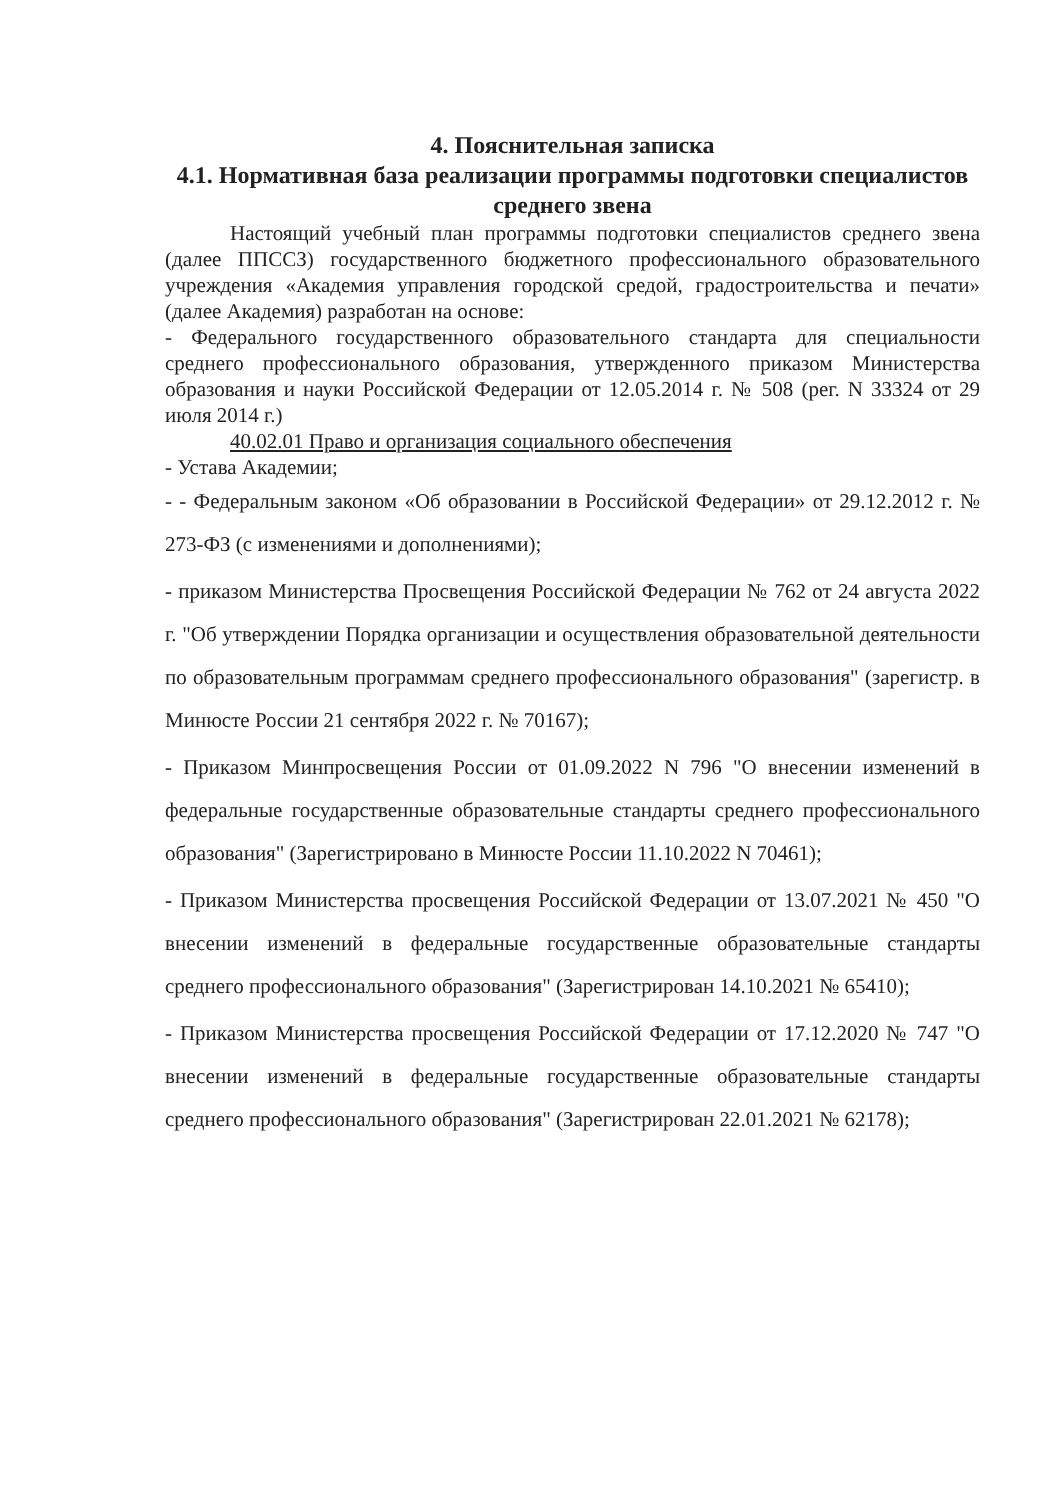4. Пояснительная записка
4.1. Нормативная база реализации программы подготовки специалистов среднего звена
Настоящий учебный план программы подготовки специалистов среднего звена (далее ППССЗ) государственного бюджетного профессионального образовательного учреждения «Академия управления городской средой, градостроительства и печати» (далее Академия) разработан на основе:
- Федерального государственного образовательного стандарта для специальности среднего профессионального образования, утвержденного приказом Министерства образования и науки Российской Федерации от 12.05.2014 г. № 508 (рег. N 33324 от 29 июля 2014 г.)
40.02.01 Право и организация социального обеспечения
- Устава Академии;
- - Федеральным законом «Об образовании в Российской Федерации» от 29.12.2012 г. № 273-ФЗ (с изменениями и дополнениями);
- приказом Министерства Просвещения Российской Федерации № 762 от 24 августа 2022 г. "Об утверждении Порядка организации и осуществления образовательной деятельности по образовательным программам среднего профессионального образования" (зарегистр. в Минюсте России 21 сентября 2022 г. № 70167);
- Приказом Минпросвещения России от 01.09.2022 N 796 "О внесении изменений в федеральные государственные образовательные стандарты среднего профессионального образования" (Зарегистрировано в Минюсте России 11.10.2022 N 70461);
- Приказом Министерства просвещения Российской Федерации от 13.07.2021 № 450 "О внесении изменений в федеральные государственные образовательные стандарты среднего профессионального образования" (Зарегистрирован 14.10.2021 № 65410);
- Приказом Министерства просвещения Российской Федерации от 17.12.2020 № 747 "О внесении изменений в федеральные государственные образовательные стандарты среднего профессионального образования" (Зарегистрирован 22.01.2021 № 62178);